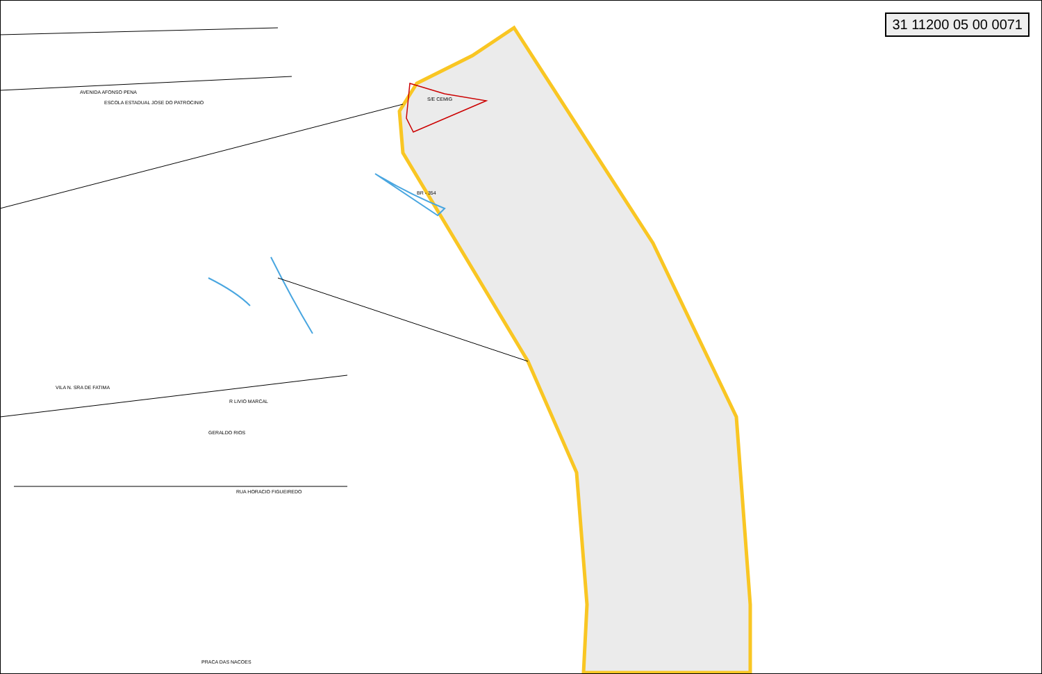AVENIDA AFONSO PENA
ESCOLA ESTADUAL JOSE DO PATROCINIO
S/E CEMIG
R LIVIO MARCAL
VILA N. SRA DE FATIMA
PRACA DAS NACOES
BR - 354
GERALDO RIOS
RUA HORACIO FIGUEIREDO
31 11200 05 00 0071